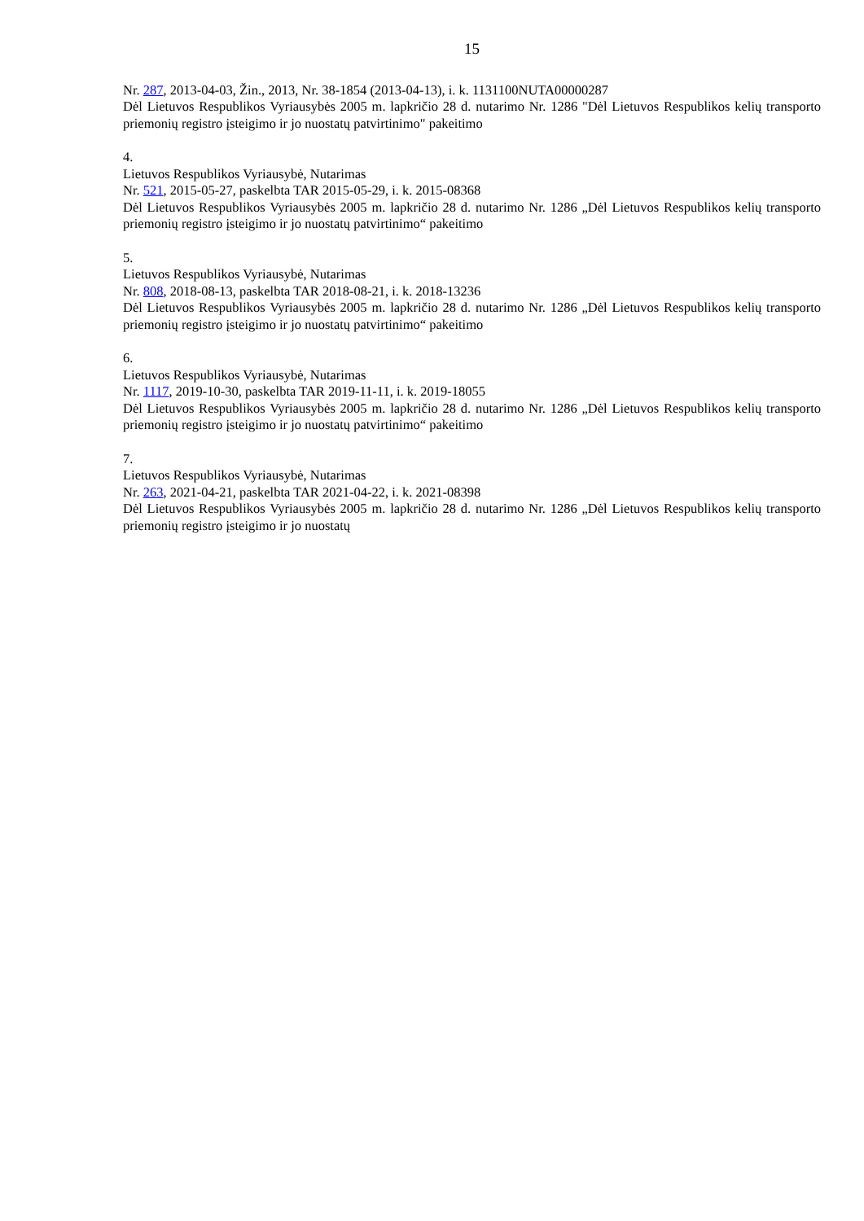15
Nr. 287, 2013-04-03, Žin., 2013, Nr. 38-1854 (2013-04-13), i. k. 1131100NUTA00000287
Dėl Lietuvos Respublikos Vyriausybės 2005 m. lapkričio 28 d. nutarimo Nr. 1286 "Dėl Lietuvos Respublikos kelių transporto priemonių registro įsteigimo ir jo nuostatų patvirtinimo" pakeitimo
4.
Lietuvos Respublikos Vyriausybė, Nutarimas
Nr. 521, 2015-05-27, paskelbta TAR 2015-05-29, i. k. 2015-08368
Dėl Lietuvos Respublikos Vyriausybės 2005 m. lapkričio 28 d. nutarimo Nr. 1286 „Dėl Lietuvos Respublikos kelių transporto priemonių registro įsteigimo ir jo nuostatų patvirtinimo“ pakeitimo
5.
Lietuvos Respublikos Vyriausybė, Nutarimas
Nr. 808, 2018-08-13, paskelbta TAR 2018-08-21, i. k. 2018-13236
Dėl Lietuvos Respublikos Vyriausybės 2005 m. lapkričio 28 d. nutarimo Nr. 1286 „Dėl Lietuvos Respublikos kelių transporto priemonių registro įsteigimo ir jo nuostatų patvirtinimo“ pakeitimo
6.
Lietuvos Respublikos Vyriausybė, Nutarimas
Nr. 1117, 2019-10-30, paskelbta TAR 2019-11-11, i. k. 2019-18055
Dėl Lietuvos Respublikos Vyriausybės 2005 m. lapkričio 28 d. nutarimo Nr. 1286 „Dėl Lietuvos Respublikos kelių transporto priemonių registro įsteigimo ir jo nuostatų patvirtinimo“ pakeitimo
7.
Lietuvos Respublikos Vyriausybė, Nutarimas
Nr. 263, 2021-04-21, paskelbta TAR 2021-04-22, i. k. 2021-08398
Dėl Lietuvos Respublikos Vyriausybės 2005 m. lapkričio 28 d. nutarimo Nr. 1286 „Dėl Lietuvos Respublikos kelių transporto priemonių registro įsteigimo ir jo nuostatų